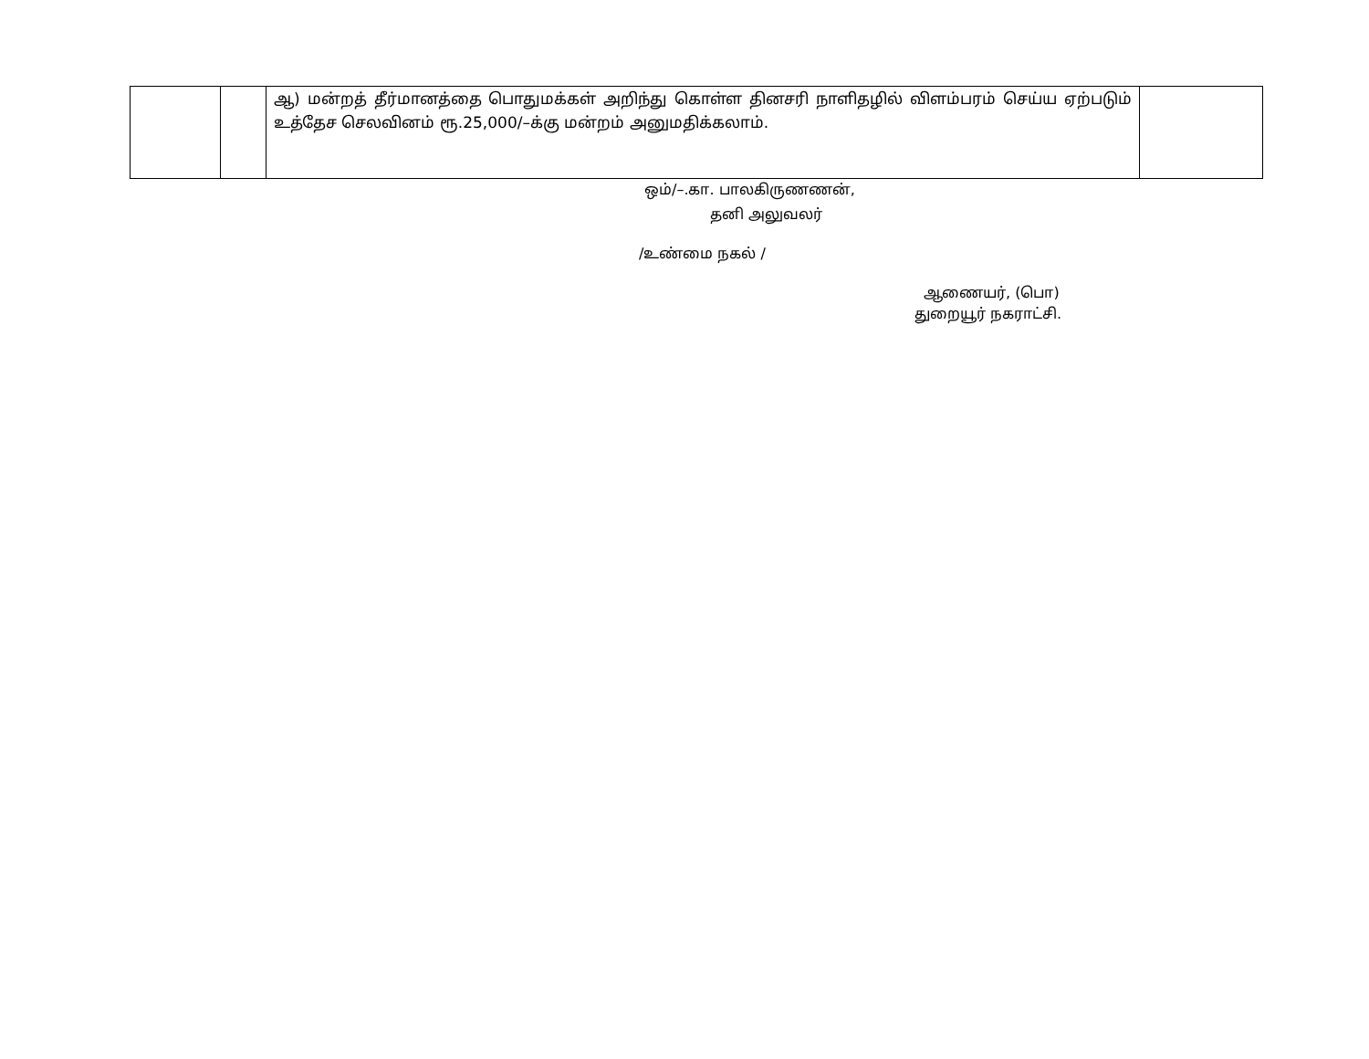| | | ஆ) மன்றத் தீர்மானத்தை பொதுமக்கள் அறிந்து கொள்ள தினசரி நாளிதழில் விளம்பரம் செய்ய ஏற்படும் உத்தேச செலவினம் ரூ.25,000/–க்கு மன்றம் அனுமதிக்கலாம். | |
ஒம்/–.கா. பாலகிருணணன்,
தனி அலுவலர்
/உண்மை நகல் /
ஆணையர், (பொ)
துறையூர் நகராட்சி.